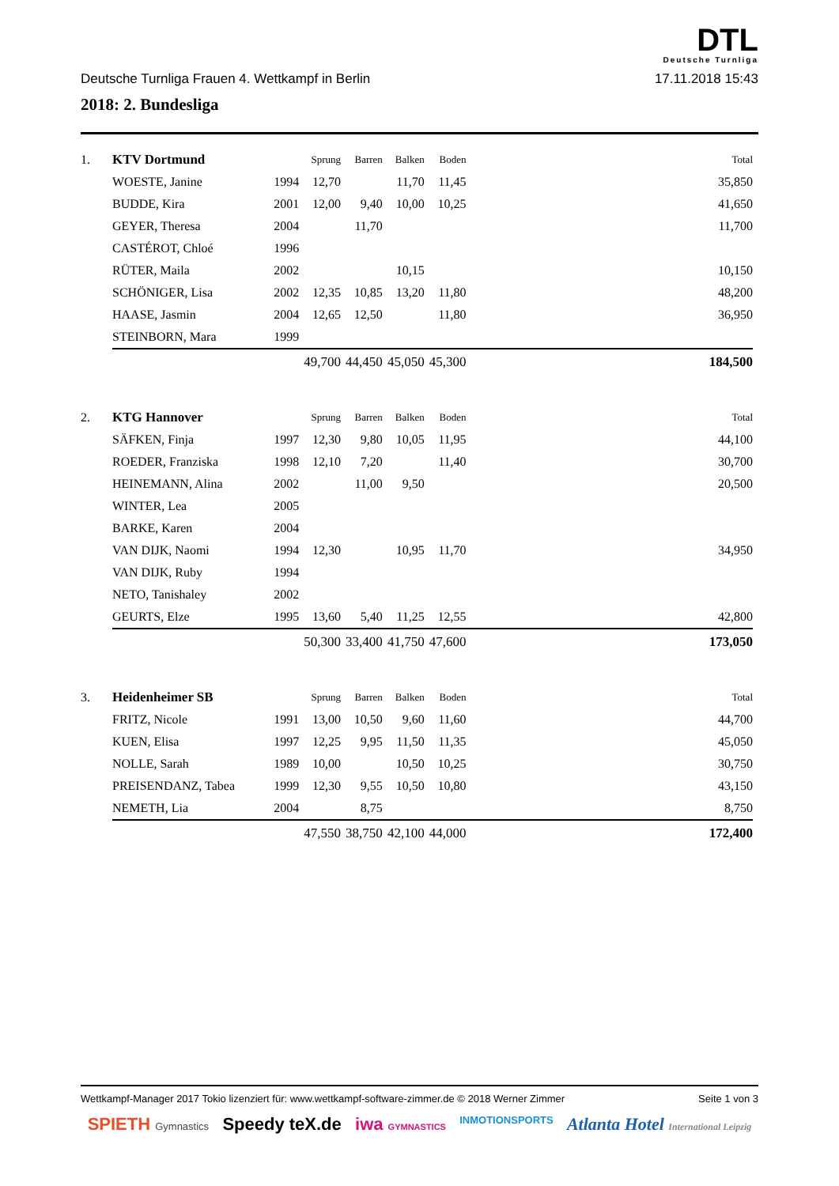DTL
Deutsche Turnliga
Deutsche Turnliga Frauen 4. Wettkampf in Berlin 17.11.2018 15:43
2018: 2. Bundesliga
| 1. | KTV Dortmund | | Sprung | Barren | Balken | Boden | | Total |
| | WOESTE, Janine | 1994 | 12,70 | | 11,70 | 11,45 | | 35,850 |
| | BUDDE, Kira | 2001 | 12,00 | 9,40 | 10,00 | 10,25 | | 41,650 |
| | GEYER, Theresa | 2004 | | 11,70 | | | | 11,700 |
| | CASTÉROT, Chloé | 1996 | | | | | | |
| | RÜTER, Maila | 2002 | | | 10,15 | | | 10,150 |
| | SCHÖNIGER, Lisa | 2002 | 12,35 | 10,85 | 13,20 | 11,80 | | 48,200 |
| | HAASE, Jasmin | 2004 | 12,65 | 12,50 | | 11,80 | | 36,950 |
| | STEINBORN, Mara | 1999 | | | | | | |
| | | | 49,700 | 44,450 | 45,050 | 45,300 | | 184,500 |
| 2. | KTG Hannover | | Sprung | Barren | Balken | Boden | | Total |
| | SÄFKEN, Finja | 1997 | 12,30 | 9,80 | 10,05 | 11,95 | | 44,100 |
| | ROEDER, Franziska | 1998 | 12,10 | 7,20 | | 11,40 | | 30,700 |
| | HEINEMANN, Alina | 2002 | | 11,00 | 9,50 | | | 20,500 |
| | WINTER, Lea | 2005 | | | | | | |
| | BARKE, Karen | 2004 | | | | | | |
| | VAN DIJK, Naomi | 1994 | 12,30 | | 10,95 | 11,70 | | 34,950 |
| | VAN DIJK, Ruby | 1994 | | | | | | |
| | NETO, Tanishaley | 2002 | | | | | | |
| | GEURTS, Elze | 1995 | 13,60 | 5,40 | 11,25 | 12,55 | | 42,800 |
| | | | 50,300 | 33,400 | 41,750 | 47,600 | | 173,050 |
| 3. | Heidenheimer SB | | Sprung | Barren | Balken | Boden | | Total |
| | FRITZ, Nicole | 1991 | 13,00 | 10,50 | 9,60 | 11,60 | | 44,700 |
| | KUEN, Elisa | 1997 | 12,25 | 9,95 | 11,50 | 11,35 | | 45,050 |
| | NOLLE, Sarah | 1989 | 10,00 | | 10,50 | 10,25 | | 30,750 |
| | PREISENDANZ, Tabea | 1999 | 12,30 | 9,55 | 10,50 | 10,80 | | 43,150 |
| | NEMETH, Lia | 2004 | | 8,75 | | | | 8,750 |
| | | | 47,550 | 38,750 | 42,100 | 44,000 | | 172,400 |
Wettkampf-Manager 2017 Tokio lizenziert für: www.wettkampf-software-zimmer.de © 2018 Werner Zimmer Seite 1 von 3
SPIETH Gymnastics Speedy teX.de iwa GYMNASTICS INMOTIONSPORTS Atlanta Hotel International Leipzig